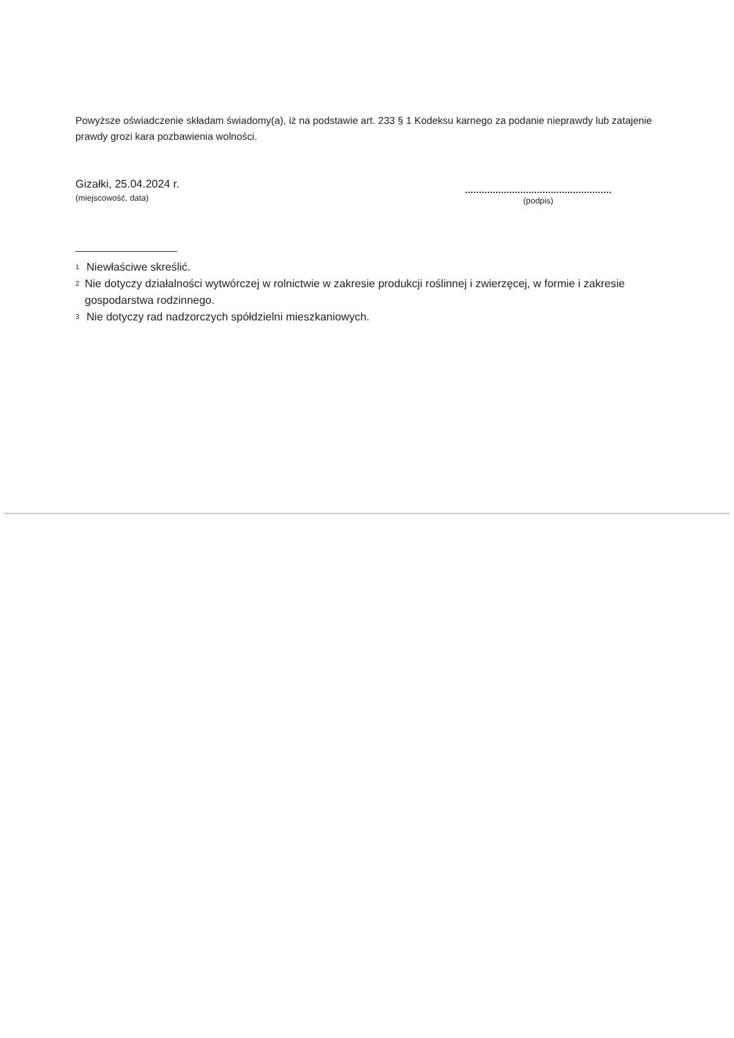Powyższe oświadczenie składam świadomy(a), iż na podstawie art. 233 § 1 Kodeksu karnego za podanie nieprawdy lub zatajenie prawdy grozi kara pozbawienia wolności.
Gizałki, 25.04.2024 r.
(miejscowość, data)
(podpis)
<sup>1</sup> Niewłaściwe skreślić.
<sup>2</sup> Nie dotyczy działalności wytwórczej w rolnictwie w zakresie produkcji roślinnej i zwierzęcej, w formie i zakresie gospodarstwa rodzinnego.
<sup>3</sup> Nie dotyczy rad nadzorczych spółdzielni mieszkaniowych.